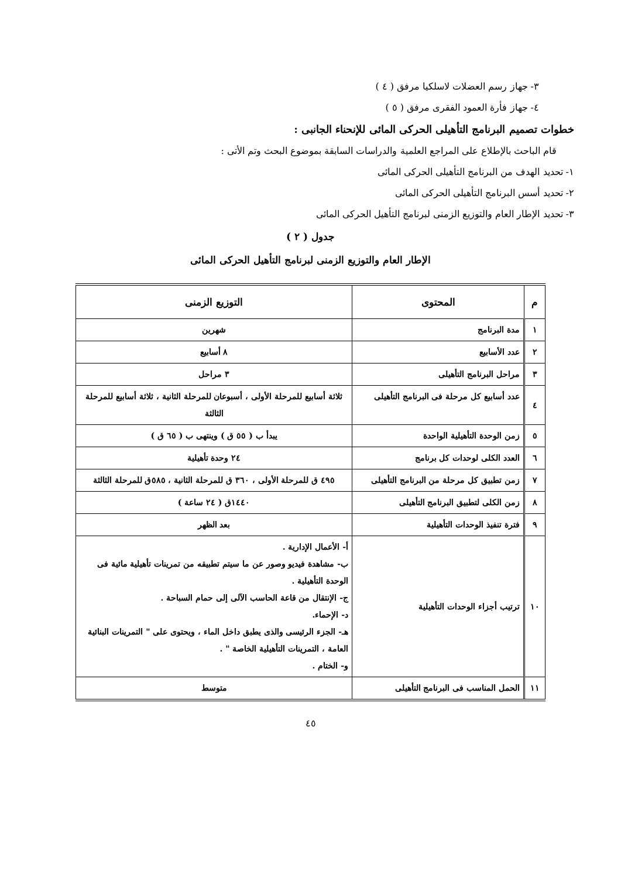٣- جهاز رسم العضلات لاسلكيا مرفق ( ٤ )
٤- جهاز فأرة العمود الفقرى مرفق ( ٥ )
خطوات تصميم البرنامج التأهيلى الحركى المائى للإنحناء الجانبى :
قام الباحث بالإطلاع على المراجع العلمية والدراسات السابقة بموضوع البحث وتم الأتى :
١- تحديد الهدف من البرنامج التأهيلى الحركى المائى
٢- تحديد أسس البرنامج التأهيلى الحركى المائى
٣- تحديد الإطار العام والتوزيع الزمنى لبرنامج التأهيل الحركى المائى
جدول ( ٢ )
الإطار العام والتوزيع الزمنى لبرنامج التأهيل الحركى المائى
| م | المحتوى | التوزيع الزمنى |
| --- | --- | --- |
| ١ | مدة البرنامج | شهرين |
| ٢ | عدد الأسابيع | ٨ أسابيع |
| ٣ | مراحل البرنامج التأهيلى | ٣ مراحل |
| ٤ | عدد أسابيع كل مرحلة فى البرنامج التأهيلى | ثلاثة أسابيع للمرحلة الأولى ، أسبوعان للمرحلة الثانية ، ثلاثة أسابيع للمرحلة الثالثة |
| ٥ | زمن الوحدة التأهيلية الواحدة | يبدأ ب ( ٥٥ ق ) وينتهى ب ( ٦٥ ق ) |
| ٦ | العدد الكلى لوحدات كل برنامج | ٢٤ وحدة تأهيلية |
| ٧ | زمن تطبيق كل مرحلة من البرنامج التأهيلى | ٤٩٥ ق للمرحلة الأولى ، ٣٦٠ ق للمرحلة الثانية ، ٥٨٥ق للمرحلة الثالثة |
| ٨ | زمن الكلى لتطبيق البرنامج التأهيلى | ١٤٤٠ق ( ٢٤ ساعة ) |
| ٩ | فترة تنفيذ الوحدات التأهيلية | بعد الظهر |
| ١٠ | ترتيب أجزاء الوحدات التأهيلية | أ- الأعمال الإدارية . ب- مشاهدة فيديو وصور عن ما سيتم تطبيقه من تمرينات تأهيلية مائية فى الوحدة التأهيلية . ج- الإنتقال من قاعة الحاسب الآلى إلى حمام السباحة . د- الإحماء. هـ- الجزء الرئيسى والذى يطبق داخل الماء ، ويحتوى على " التمرينات البنائية العامة ، التمرينات التأهيلية الخاصة " . و- الختام . |
| ١١ | الحمل المناسب فى البرنامج التأهيلى | متوسط |
٤٥